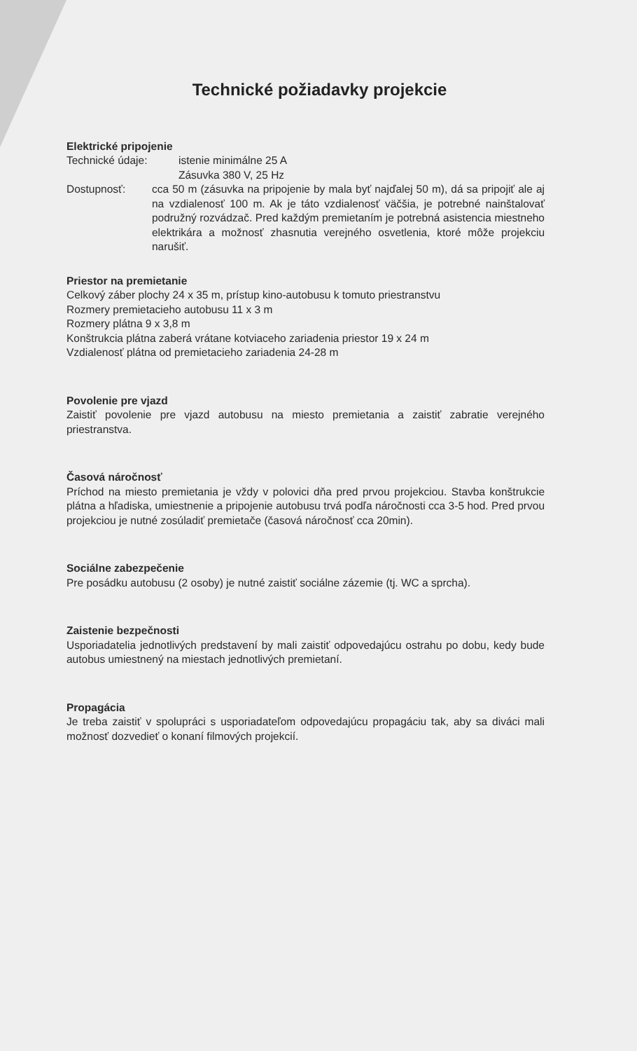Technické požiadavky projekcie
Elektrické pripojenie
Technické údaje: istenie minimálne 25 A
Zásuvka 380 V, 25 Hz
Dostupnosť: cca 50 m (zásuvka na pripojenie by mala byť najďalej 50 m), dá sa pripojiť ale aj na vzdialenosť 100 m. Ak je táto vzdialenosť väčšia, je potrebné nainštalovať podružný rozvádzač. Pred každým premietaním je potrebná asistencia miestneho elektrikára a možnosť zhasnutia verejného osvetlenia, ktoré môže projekciu narušiť.
Priestor na premietanie
Celkový záber plochy 24 x 35 m, prístup kino-autobusu k tomuto priestranstvu
Rozmery premietacieho autobusu 11 x 3 m
Rozmery plátna 9 x 3,8 m
Konštrukcia plátna zaberá vrátane kotviaceho zariadenia priestor 19 x 24 m
Vzdialenosť plátna od premietacieho zariadenia 24-28 m
Povolenie pre vjazd
Zaistiť povolenie pre vjazd autobusu na miesto premietania a zaistiť zabratie verejného priestranstva.
Časová náročnosť
Príchod na miesto premietania je vždy v polovici dňa pred prvou projekciou. Stavba konštrukcie plátna a hľadiska, umiestnenie a pripojenie autobusu trvá podľa náročnosti cca 3-5 hod. Pred prvou projekciou je nutné zosúladiť premietače (časová náročnosť cca 20min).
Sociálne zabezpečenie
Pre posádku autobusu (2 osoby) je nutné zaistiť sociálne zázemie (tj. WC a sprcha).
Zaistenie bezpečnosti
Usporiadatelia jednotlivých predstavení by mali zaistiť odpovedajúcu ostrahu po dobu, kedy bude autobus umiestnený na miestach jednotlivých premietaní.
Propagácia
Je treba zaistiť v spolupráci s usporiadateľom odpovedajúcu propagáciu tak, aby sa diváci mali možnosť dozvedieť o konaní filmových projekcií.